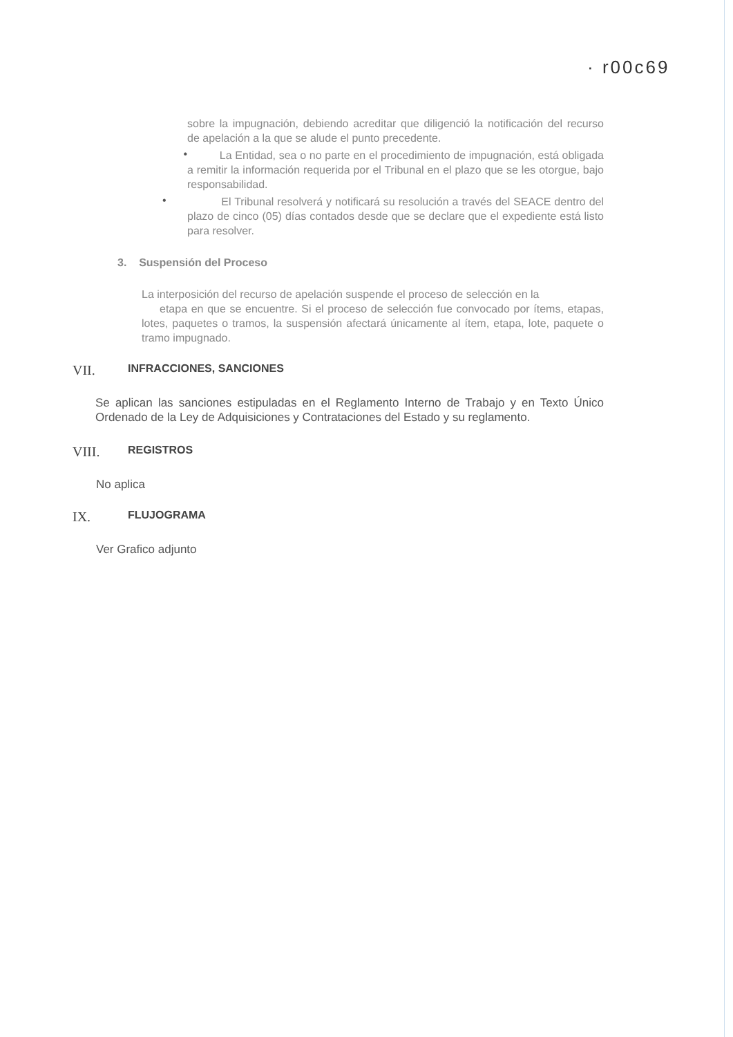· r00c69
sobre la impugnación, debiendo acreditar que diligenció la notificación del recurso de apelación a la que se alude el punto precedente.
•
La Entidad, sea o no parte en el procedimiento de impugnación, está obligada a remitir la información requerida por el Tribunal en el plazo que se les otorgue, bajo responsabilidad.
•
El Tribunal resolverá y notificará su resolución a través del SEACE dentro del plazo de cinco (05) días contados desde que se declare que el expediente está listo para resolver.
3. Suspensión del Proceso
La interposición del recurso de apelación suspende el proceso de selección en la
etapa en que se encuentre. Si el proceso de selección fue convocado por ítems, etapas, lotes, paquetes o tramos, la suspensión afectará únicamente al ítem, etapa, lote, paquete o tramo impugnado.
VII. INFRACCIONES, SANCIONES
Se aplican las sanciones estipuladas en el Reglamento Interno de Trabajo y en Texto Único Ordenado de la Ley de Adquisiciones y Contrataciones del Estado y su reglamento.
VIII. REGISTROS
No aplica
IX. FLUJOGRAMA
Ver Grafico adjunto